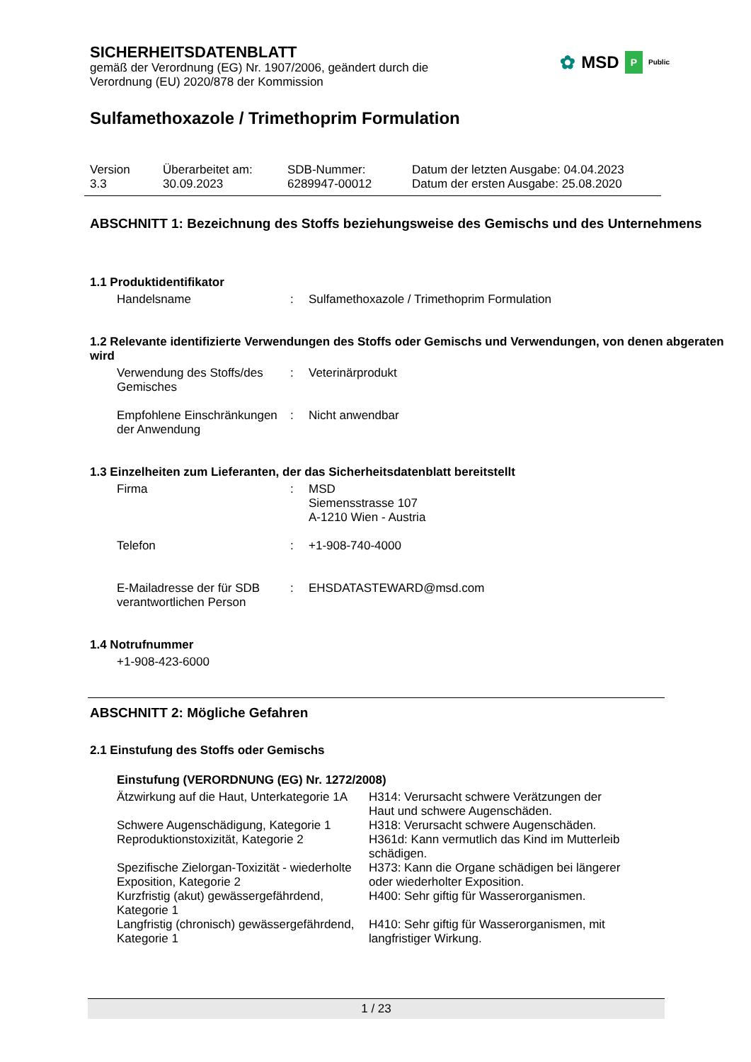✿ MSD P Public
SICHERHEITSDATENBLATT
gemäß der Verordnung (EG) Nr. 1907/2006, geändert durch die
Verordnung (EU) 2020/878 der Kommission
Sulfamethoxazole / Trimethoprim Formulation
| Version 3.3 | Überarbeitet am: 30.09.2023 | SDB-Nummer: 6289947-00012 | Datum der letzten Ausgabe: 04.04.2023 Datum der ersten Ausgabe: 25.08.2020 |
ABSCHNITT 1: Bezeichnung des Stoffs beziehungsweise des Gemischs und des Unternehmens
1.1 Produktidentifikator
| Handelsname | : | Sulfamethoxazole / Trimethoprim Formulation |
1.2 Relevante identifizierte Verwendungen des Stoffs oder Gemischs und Verwendungen, von denen abgeraten wird
| Verwendung des Stoffs/des Gemisches | : | Veterinärprodukt |
| Empfohlene Einschränkungen der Anwendung | : | Nicht anwendbar |
1.3 Einzelheiten zum Lieferanten, der das Sicherheitsdatenblatt bereitstellt
| Firma | : | MSD Siemensstrasse 107 A-1210 Wien - Austria |
| Telefon | : | +1-908-740-4000 |
| E-Mailadresse der für SDB verantwortlichen Person | : | EHSDATASTEWARD@msd.com |
1.4 Notrufnummer
+1-908-423-6000
ABSCHNITT 2: Mögliche Gefahren
2.1 Einstufung des Stoffs oder Gemischs
Einstufung (VERORDNUNG (EG) Nr. 1272/2008)
| Ätzwirkung auf die Haut, Unterkategorie 1A | H314: Verursacht schwere Verätzungen der Haut und schwere Augenschäden. |
| Schwere Augenschädigung, Kategorie 1 | H318: Verursacht schwere Augenschäden. |
| Reproduktionstoxizität, Kategorie 2 | H361d: Kann vermutlich das Kind im Mutterleib schädigen. |
| Spezifische Zielorgan-Toxizität - wiederholte Exposition, Kategorie 2 | H373: Kann die Organe schädigen bei längerer oder wiederholter Exposition. |
| Kurzfristig (akut) gewässergefährdend, Kategorie 1 | H400: Sehr giftig für Wasserorganismen. |
| Langfristig (chronisch) gewässergefährdend, Kategorie 1 | H410: Sehr giftig für Wasserorganismen, mit langfristiger Wirkung. |
1 / 23